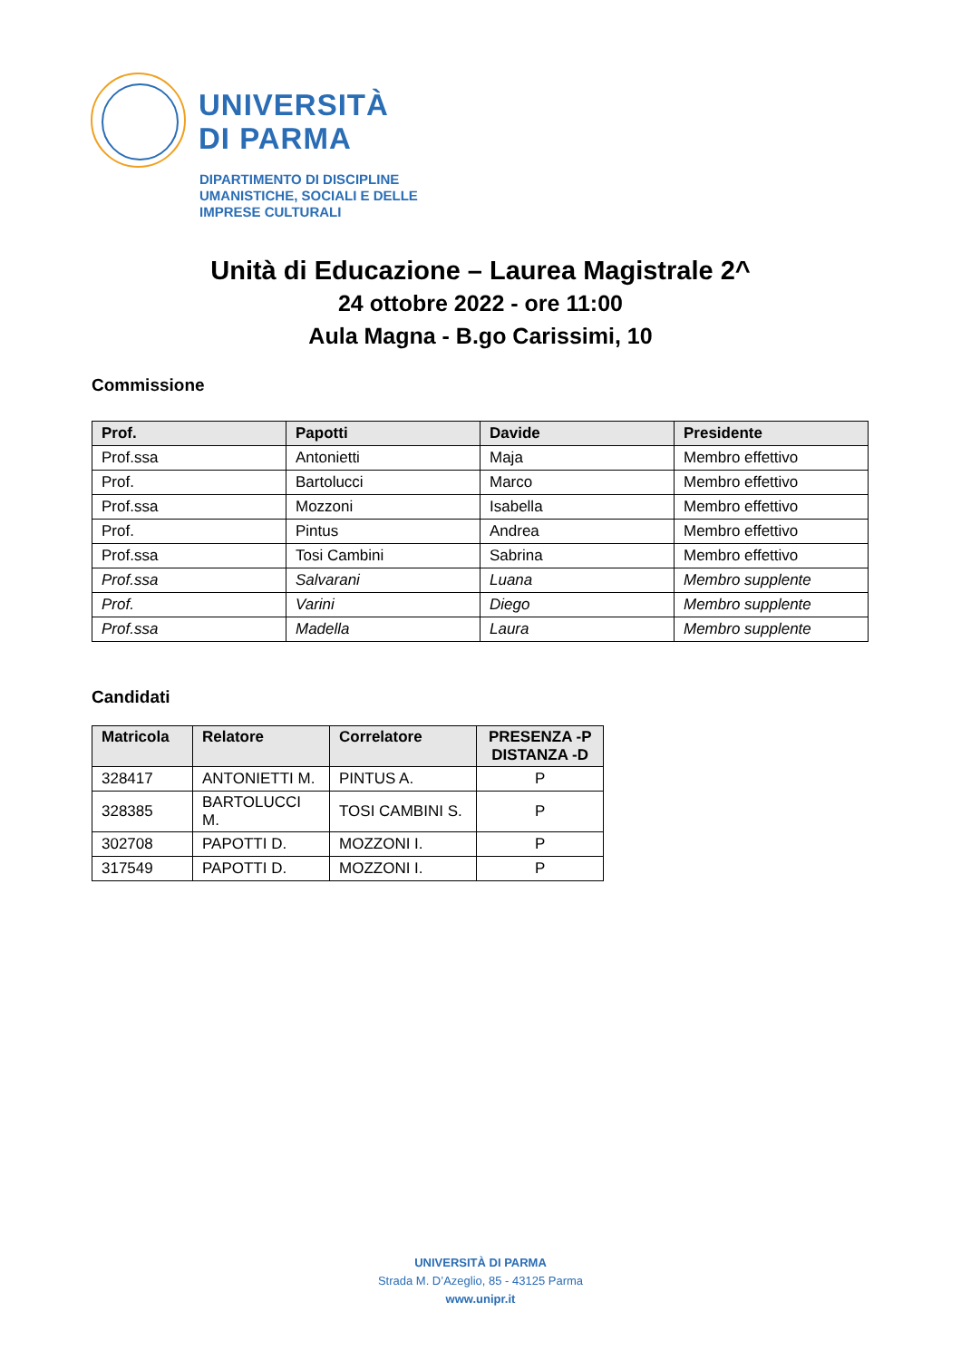UNIVERSITÀ
DI PARMA
DIPARTIMENTO DI DISCIPLINE
UMANISTICHE, SOCIALI E DELLE
IMPRESE CULTURALI
Unità di Educazione – Laurea Magistrale 2^
24 ottobre 2022 - ore 11:00
Aula Magna - B.go Carissimi, 10
Commissione
| Prof. | Papotti | Davide | Presidente |
| --- | --- | --- | --- |
| Prof.ssa | Antonietti | Maja | Membro effettivo |
| Prof. | Bartolucci | Marco | Membro effettivo |
| Prof.ssa | Mozzoni | Isabella | Membro effettivo |
| Prof. | Pintus | Andrea | Membro effettivo |
| Prof.ssa | Tosi Cambini | Sabrina | Membro effettivo |
| Prof.ssa | Salvarani | Luana | Membro supplente |
| Prof. | Varini | Diego | Membro supplente |
| Prof.ssa | Madella | Laura | Membro supplente |
Candidati
| Matricola | Relatore | Correlatore | PRESENZA -P DISTANZA -D |
| --- | --- | --- | --- |
| 328417 | ANTONIETTI M. | PINTUS A. | P |
| 328385 | BARTOLUCCI M. | TOSI CAMBINI S. | P |
| 302708 | PAPOTTI D. | MOZZONI I. | P |
| 317549 | PAPOTTI D. | MOZZONI I. | P |
UNIVERSITÀ DI PARMA
Strada M. D’Azeglio, 85 - 43125 Parma
www.unipr.it